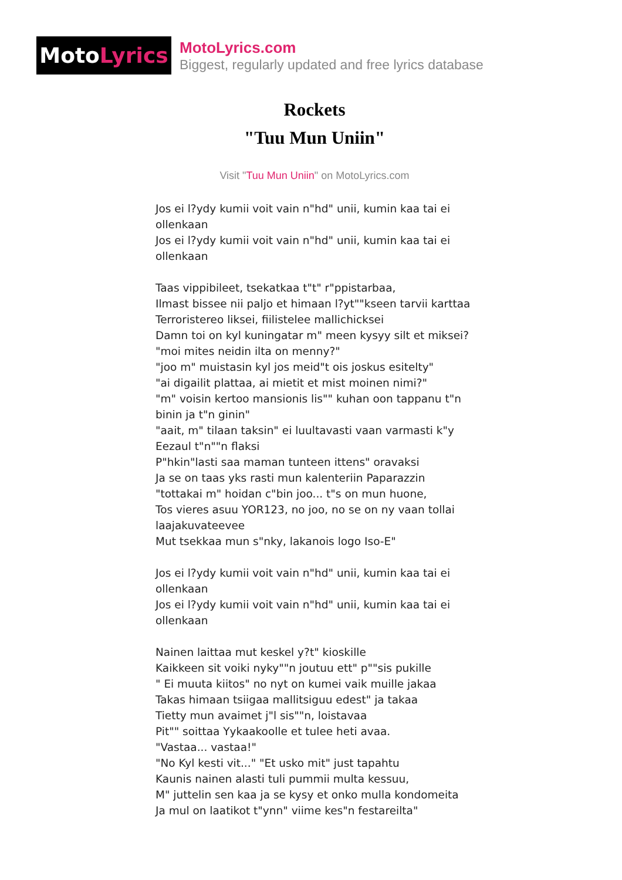Moto Lyrics
MotoLyrics.com
Biggest, regularly updated and free lyrics database
Rockets
"Tuu Mun Uniin"
Visit "Tuu Mun Uniin" on MotoLyrics.com
Jos ei l?ydy kumii voit vain n"hd" unii, kumin kaa tai ei ollenkaan
Jos ei l?ydy kumii voit vain n"hd" unii, kumin kaa tai ei ollenkaan
Taas vippibileet, tsekatkaa t"t" r"ppistarbaa,
Ilmast bissee nii paljo et himaan l?yt""kseen tarvii karttaa
Terroristereo liksei, fiilistelee mallichicksei
Damn toi on kyl kuningatar m" meen kysyy silt et miksei?
"moi mites neidin ilta on menny?"
"joo m" muistasin kyl jos meid"t ois joskus esitelty"
"ai digailit plattaa, ai mietit et mist moinen nimi?"
"m" voisin kertoo mansionis lis"" kuhan oon tappanu t"n binin ja t"n ginin"
"aait, m" tilaan taksin" ei luultavasti vaan varmasti k"y Eezaul t"n""n flaksi
P"hkin"lasti saa maman tunteen ittens" oravaksi
Ja se on taas yks rasti mun kalenteriin Paparazzin
"tottakai m" hoidan c"bin joo... t"s on mun huone,
Tos vieres asuu YOR123, no joo, no se on ny vaan tollai laajakuvateevee
Mut tsekkaa mun s"nky, lakanois logo Iso-E"
Jos ei l?ydy kumii voit vain n"hd" unii, kumin kaa tai ei ollenkaan
Jos ei l?ydy kumii voit vain n"hd" unii, kumin kaa tai ei ollenkaan
Nainen laittaa mut keskel y?t" kioskille
Kaikkeen sit voiki nyky""n joutuu ett" p""sis pukille
" Ei muuta kiitos" no nyt on kumei vaik muille jakaa
Takas himaan tsiigaa mallitsiguu edest" ja takaa
Tietty mun avaimet j"l sis""n, loistavaa
Pit"" soittaa Yykaakoolle et tulee heti avaa.
"Vastaa... vastaa!"
"No Kyl kesti vit..." "Et usko mit" just tapahtu
Kaunis nainen alasti tuli pummii multa kessuu,
M" juttelin sen kaa ja se kysy et onko mulla kondomeita
Ja mul on laatikot t"ynn" viime kes"n festareilta"